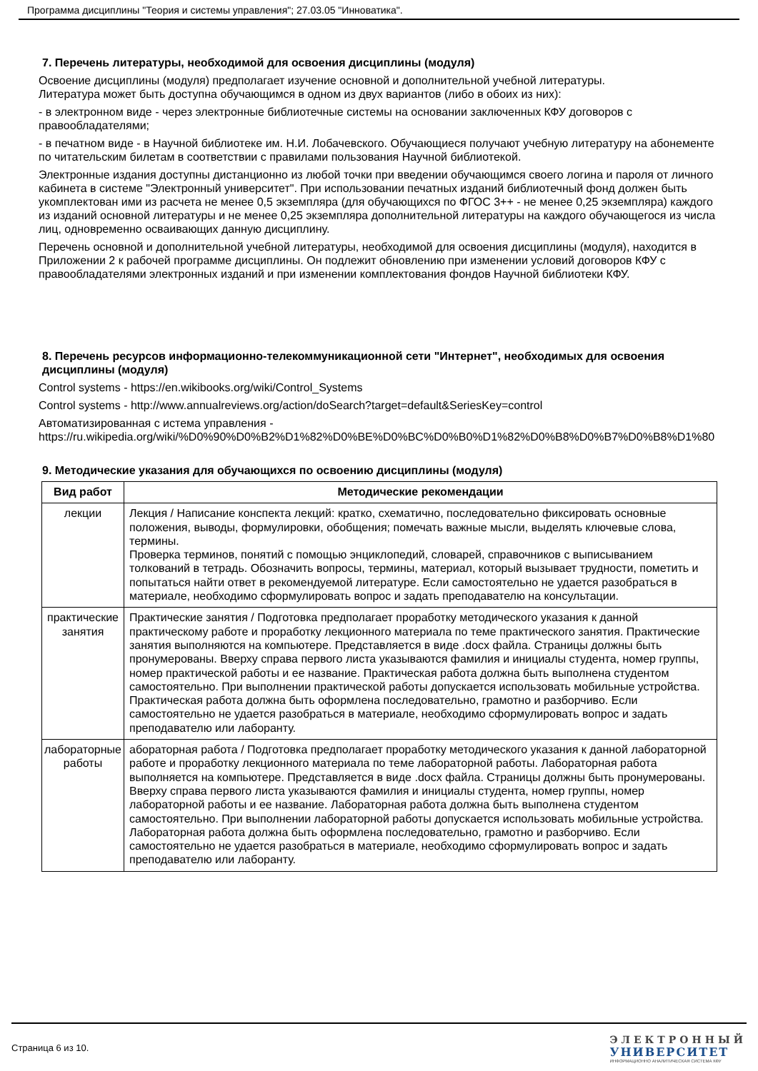Программа дисциплины "Теория и системы управления"; 27.03.05 "Инноватика".
7. Перечень литературы, необходимой для освоения дисциплины (модуля)
Освоение дисциплины (модуля) предполагает изучение основной и дополнительной учебной литературы.
Литература может быть доступна обучающимся в одном из двух вариантов (либо в обоих из них):
- в электронном виде - через электронные библиотечные системы на основании заключенных КФУ договоров с правообладателями;
- в печатном виде - в Научной библиотеке им. Н.И. Лобачевского. Обучающиеся получают учебную литературу на абонементе по читательским билетам в соответствии с правилами пользования Научной библиотекой.
Электронные издания доступны дистанционно из любой точки при введении обучающимся своего логина и пароля от личного кабинета в системе "Электронный университет". При использовании печатных изданий библиотечный фонд должен быть укомплектован ими из расчета не менее 0,5 экземпляра (для обучающихся по ФГОС 3++ - не менее 0,25 экземпляра) каждого из изданий основной литературы и не менее 0,25 экземпляра дополнительной литературы на каждого обучающегося из числа лиц, одновременно осваивающих данную дисциплину.
Перечень основной и дополнительной учебной литературы, необходимой для освоения дисциплины (модуля), находится в Приложении 2 к рабочей программе дисциплины. Он подлежит обновлению при изменении условий договоров КФУ с правообладателями электронных изданий и при изменении комплектования фондов Научной библиотеки КФУ.
8. Перечень ресурсов информационно-телекоммуникационной сети "Интернет", необходимых для освоения дисциплины (модуля)
Control systems - https://en.wikibooks.org/wiki/Control_Systems
Control systems - http://www.annualreviews.org/action/doSearch?target=default&SeriesKey=control
Автоматизированная с истема управления -
https://ru.wikipedia.org/wiki/%D0%90%D0%B2%D1%82%D0%BE%D0%BC%D0%B0%D1%82%D0%B8%D0%B7%D0%B8%D1%80
9. Методические указания для обучающихся по освоению дисциплины (модуля)
| Вид работ | Методические рекомендации |
| --- | --- |
| лекции | Лекция / Написание конспекта лекций: кратко, схематично, последовательно фиксировать основные положения, выводы, формулировки, обобщения; помечать важные мысли, выделять ключевые слова, термины. Проверка терминов, понятий с помощью энциклопедий, словарей, справочников с выписыванием толкований в тетрадь. Обозначить вопросы, термины, материал, который вызывает трудности, пометить и попытаться найти ответ в рекомендуемой литературе. Если самостоятельно не удается разобраться в материале, необходимо сформулировать вопрос и задать преподавателю на консультации. |
| практические занятия | Практические занятия / Подготовка предполагает проработку методического указания к данной практическому работе и проработку лекционного материала по теме практического занятия. Практические занятия выполняются на компьютере. Представляется в виде .docx файла. Страницы должны быть пронумерованы. Вверху справа первого листа указываются фамилия и инициалы студента, номер группы, номер практической работы и ее название. Практическая работа должна быть выполнена студентом самостоятельно. При выполнении практической работы допускается использовать мобильные устройства. Практическая работа должна быть оформлена последовательно, грамотно и разборчиво. Если самостоятельно не удается разобраться в материале, необходимо сформулировать вопрос и задать преподавателю или лаборанту. |
| лабораторные работы | абораторная работа / Подготовка предполагает проработку методического указания к данной лабораторной работе и проработку лекционного материала по теме лабораторной работы. Лабораторная работа выполняется на компьютере. Представляется в виде .docx файла. Страницы должны быть пронумерованы. Вверху справа первого листа указываются фамилия и инициалы студента, номер группы, номер лабораторной работы и ее название. Лабораторная работа должна быть выполнена студентом самостоятельно. При выполнении лабораторной работы допускается использовать мобильные устройства. Лабораторная работа должна быть оформлена последовательно, грамотно и разборчиво. Если самостоятельно не удается разобраться в материале, необходимо сформулировать вопрос и задать преподавателю или лаборанту. |
Страница 6 из 10.
ЭЛЕКТРОННЫЙ
УНИВЕРСИТЕТ
ИНФОРМАЦИОННО АНАЛИТИЧЕСКАЯ СИСТЕМА КФУ